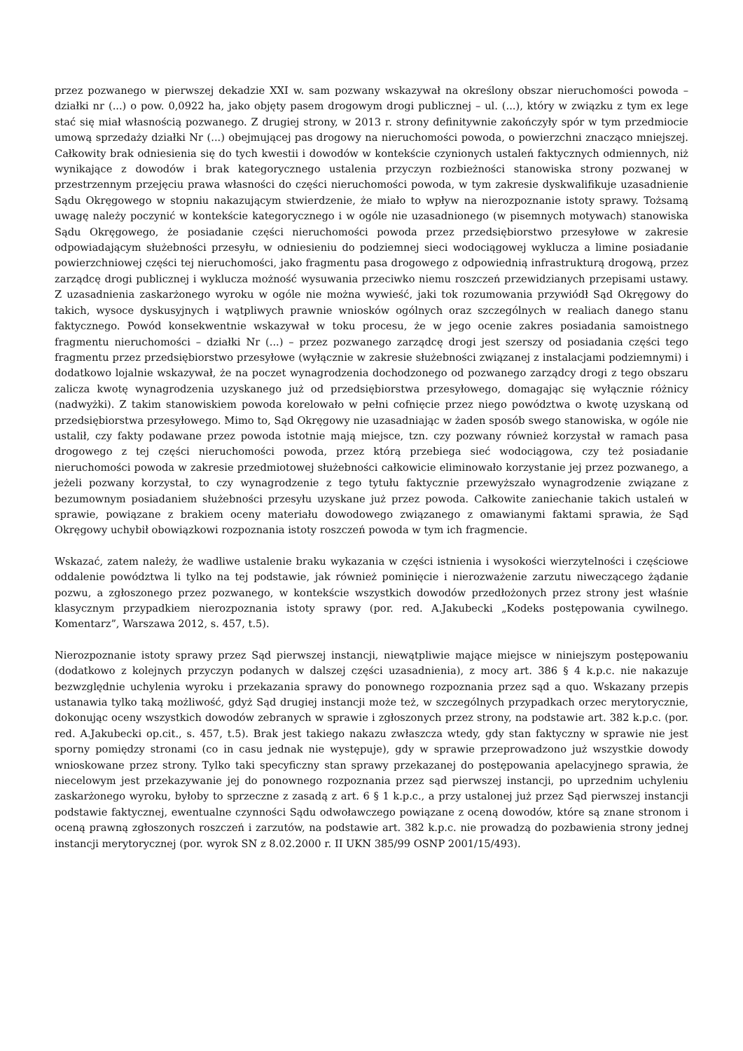przez pozwanego w pierwszej dekadzie XXI w. sam pozwany wskazywał na określony obszar nieruchomości powoda – działki nr (...) o pow. 0,0922 ha, jako objęty pasem drogowym drogi publicznej – ul. (...), który w związku z tym ex lege stać się miał własnością pozwanego. Z drugiej strony, w 2013 r. strony definitywnie zakończyły spór w tym przedmiocie umową sprzedaży działki Nr (...) obejmującej pas drogowy na nieruchomości powoda, o powierzchni znacząco mniejszej. Całkowity brak odniesienia się do tych kwestii i dowodów w kontekście czynionych ustaleń faktycznych odmiennych, niż wynikające z dowodów i brak kategorycznego ustalenia przyczyn rozbieżności stanowiska strony pozwanej w przestrzennym przejęciu prawa własności do części nieruchomości powoda, w tym zakresie dyskwalifikuje uzasadnienie Sądu Okręgowego w stopniu nakazującym stwierdzenie, że miało to wpływ na nierozpoznanie istoty sprawy. Tożsamą uwagę należy poczynić w kontekście kategorycznego i w ogóle nie uzasadnionego (w pisemnych motywach) stanowiska Sądu Okręgowego, że posiadanie części nieruchomości powoda przez przedsiębiorstwo przesyłowe w zakresie odpowiadającym służebności przesyłu, w odniesieniu do podziemnej sieci wodociągowej wyklucza a limine posiadanie powierzchniowej części tej nieruchomości, jako fragmentu pasa drogowego z odpowiednią infrastrukturą drogową, przez zarządcę drogi publicznej i wyklucza możność wysuwania przeciwko niemu roszczeń przewidzianych przepisami ustawy. Z uzasadnienia zaskarżonego wyroku w ogóle nie można wywieść, jaki tok rozumowania przywiódł Sąd Okręgowy do takich, wysoce dyskusyjnych i wątpliwych prawnie wniosków ogólnych oraz szczególnych w realiach danego stanu faktycznego. Powód konsekwentnie wskazywał w toku procesu, że w jego ocenie zakres posiadania samoistnego fragmentu nieruchomości – działki Nr (...) – przez pozwanego zarządcę drogi jest szerszy od posiadania części tego fragmentu przez przedsiębiorstwo przesyłowe (wyłącznie w zakresie służebności związanej z instalacjami podziemnymi) i dodatkowo lojalnie wskazywał, że na poczet wynagrodzenia dochodzonego od pozwanego zarządcy drogi z tego obszaru zalicza kwotę wynagrodzenia uzyskanego już od przedsiębiorstwa przesyłowego, domagając się wyłącznie różnicy (nadwyżki). Z takim stanowiskiem powoda korelowało w pełni cofnięcie przez niego powództwa o kwotę uzyskaną od przedsiębiorstwa przesyłowego. Mimo to, Sąd Okręgowy nie uzasadniając w żaden sposób swego stanowiska, w ogóle nie ustalił, czy fakty podawane przez powoda istotnie mają miejsce, tzn. czy pozwany również korzystał w ramach pasa drogowego z tej części nieruchomości powoda, przez którą przebiega sieć wodociągowa, czy też posiadanie nieruchomości powoda w zakresie przedmiotowej służebności całkowicie eliminowało korzystanie jej przez pozwanego, a jeżeli pozwany korzystał, to czy wynagrodzenie z tego tytułu faktycznie przewyższało wynagrodzenie związane z bezumownym posiadaniem służebności przesyłu uzyskane już przez powoda. Całkowite zaniechanie takich ustaleń w sprawie, powiązane z brakiem oceny materiału dowodowego związanego z omawianymi faktami sprawia, że Sąd Okręgowy uchybił obowiązkowi rozpoznania istoty roszczeń powoda w tym ich fragmencie.
Wskazać, zatem należy, że wadliwe ustalenie braku wykazania w części istnienia i wysokości wierzytelności i częściowe oddalenie powództwa li tylko na tej podstawie, jak również pominięcie i nierozważenie zarzutu niweczącego żądanie pozwu, a zgłoszonego przez pozwanego, w kontekście wszystkich dowodów przedłożonych przez strony jest właśnie klasycznym przypadkiem nierozpoznania istoty sprawy (por. red. A.Jakubecki „Kodeks postępowania cywilnego. Komentarz”, Warszawa 2012, s. 457, t.5).
Nierozpoznanie istoty sprawy przez Sąd pierwszej instancji, niewątpliwie mające miejsce w niniejszym postępowaniu (dodatkowo z kolejnych przyczyn podanych w dalszej części uzasadnienia), z mocy art. 386 § 4 k.p.c. nie nakazuje bezwzględnie uchylenia wyroku i przekazania sprawy do ponownego rozpoznania przez sąd a quo. Wskazany przepis ustanawia tylko taką możliwość, gdyż Sąd drugiej instancji może też, w szczególnych przypadkach orzec merytorycznie, dokonując oceny wszystkich dowodów zebranych w sprawie i zgłoszonych przez strony, na podstawie art. 382 k.p.c. (por. red. A.Jakubecki op.cit., s. 457, t.5). Brak jest takiego nakazu zwłaszcza wtedy, gdy stan faktyczny w sprawie nie jest sporny pomiędzy stronami (co in casu jednak nie występuje), gdy w sprawie przeprowadzono już wszystkie dowody wnioskowane przez strony. Tylko taki specyficzny stan sprawy przekazanej do postępowania apelacyjnego sprawia, że niecelowym jest przekazywanie jej do ponownego rozpoznania przez sąd pierwszej instancji, po uprzednim uchyleniu zaskarżonego wyroku, byłoby to sprzeczne z zasadą z art. 6 § 1 k.p.c., a przy ustalonej już przez Sąd pierwszej instancji podstawie faktycznej, ewentualne czynności Sądu odwoławczego powiązane z oceną dowodów, które są znane stronom i oceną prawną zgłoszonych roszczeń i zarzutów, na podstawie art. 382 k.p.c. nie prowadzą do pozbawienia strony jednej instancji merytorycznej (por. wyrok SN z 8.02.2000 r. II UKN 385/99 OSNP 2001/15/493).